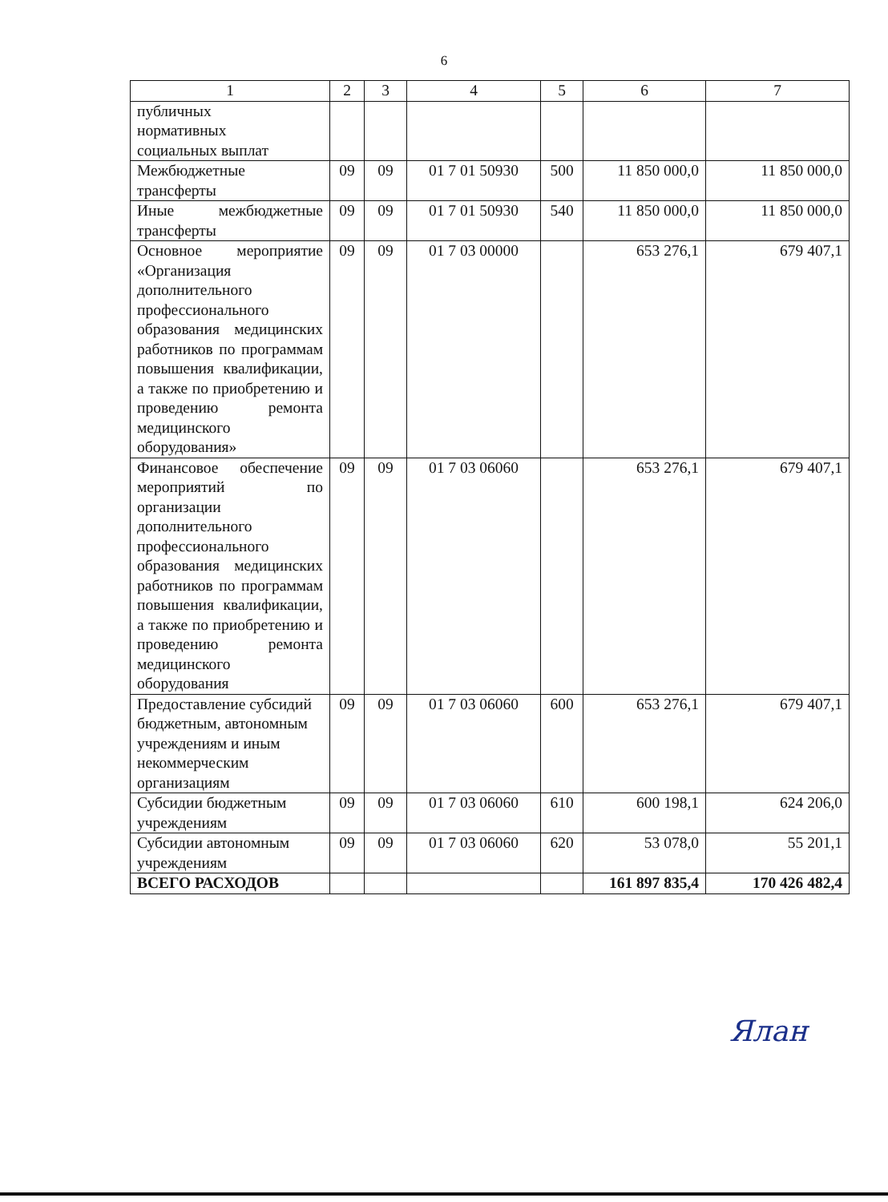6
| 1 | 2 | 3 | 4 | 5 | 6 | 7 |
| --- | --- | --- | --- | --- | --- | --- |
| публичных нормативных социальных выплат | | | | | | |
| Межбюджетные трансферты | 09 | 09 | 01 7 01 50930 | 500 | 11 850 000,0 | 11 850 000,0 |
| Иные межбюджетные трансферты | 09 | 09 | 01 7 01 50930 | 540 | 11 850 000,0 | 11 850 000,0 |
| Основное мероприятие «Организация дополнительного профессионального образования медицинских работников по программам повышения квалификации, а также по приобретению и проведению ремонта медицинского оборудования» | 09 | 09 | 01 7 03 00000 | | 653 276,1 | 679 407,1 |
| Финансовое обеспечение мероприятий по организации дополнительного профессионального образования медицинских работников по программам повышения квалификации, а также по приобретению и проведению ремонта медицинского оборудования | 09 | 09 | 01 7 03 06060 | | 653 276,1 | 679 407,1 |
| Предоставление субсидий бюджетным, автономным учреждениям и иным некоммерческим организациям | 09 | 09 | 01 7 03 06060 | 600 | 653 276,1 | 679 407,1 |
| Субсидии бюджетным учреждениям | 09 | 09 | 01 7 03 06060 | 610 | 600 198,1 | 624 206,0 |
| Субсидии автономным учреждениям | 09 | 09 | 01 7 03 06060 | 620 | 53 078,0 | 55 201,1 |
| ВСЕГО РАСХОДОВ | | | | | 161 897 835,4 | 170 426 482,4 |
Ялан